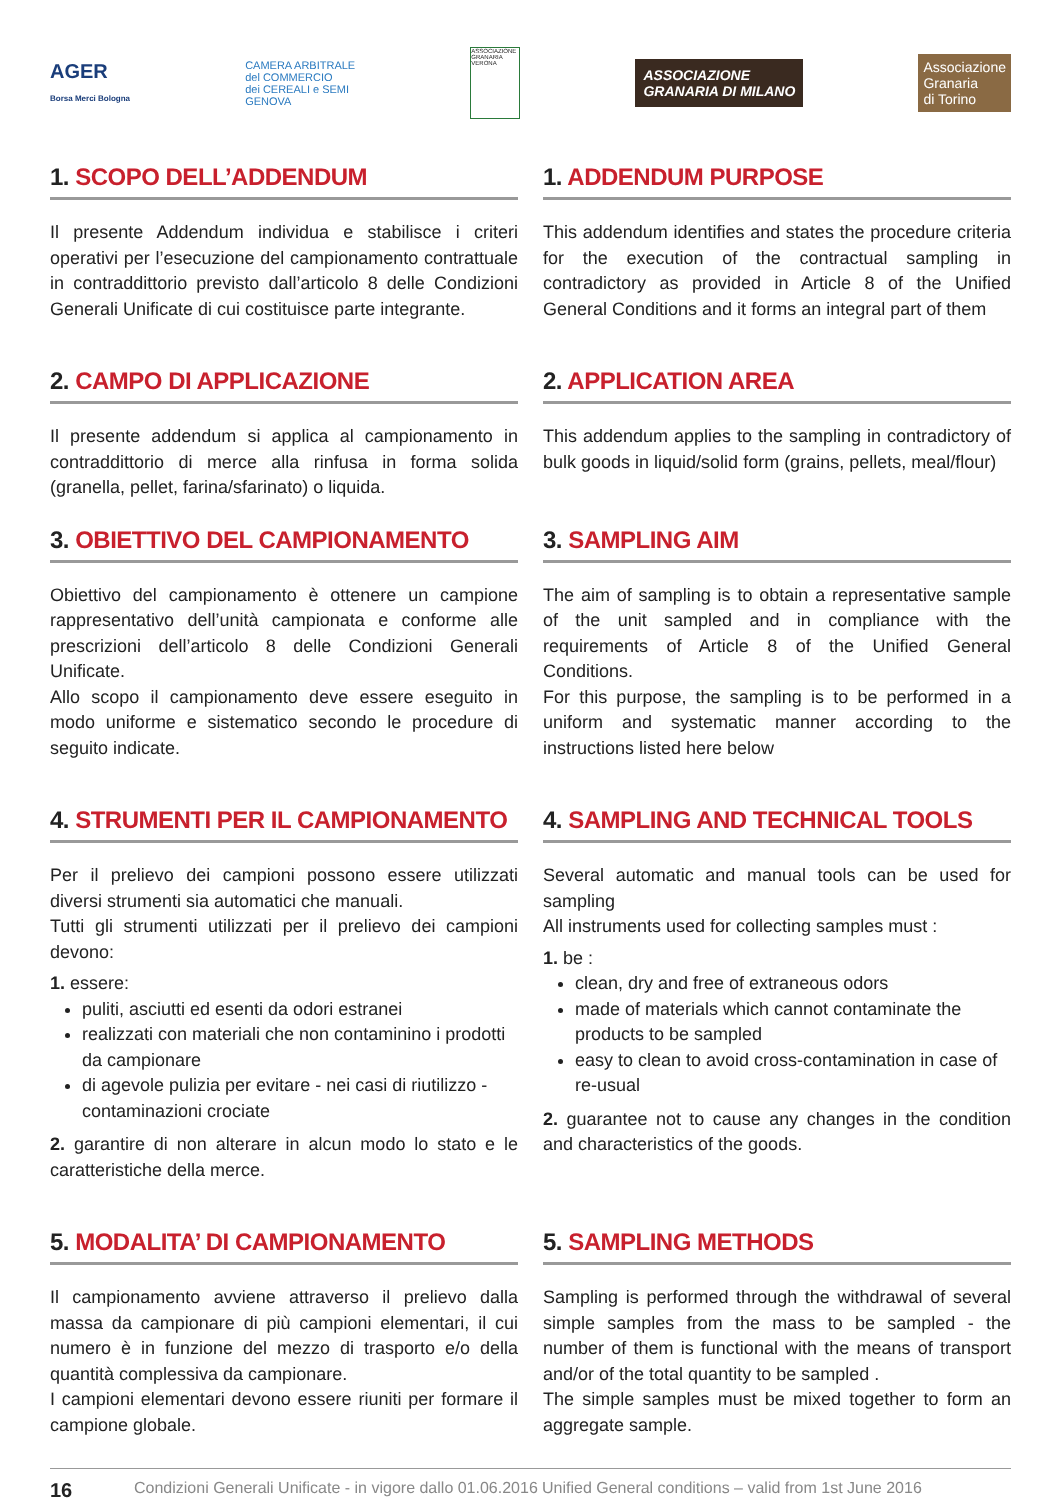AGER
Borsa Merci Bologna
CAMERA ARBITRALE
del COMMERCIO
dei CEREALI e SEMI
GENOVA
ASSOCIAZIONE GRANARIA VERONA
ASSOCIAZIONE
GRANARIA DI MILANO
Associazione
Granaria
di Torino
1. SCOPO DELL’ADDENDUM
Il presente Addendum individua e stabilisce i criteri operativi per l’esecuzione del campionamento contrattuale in contraddittorio previsto dall’articolo 8 delle Condizioni Generali Unificate di cui costituisce parte integrante.
1. ADDENDUM PURPOSE
This addendum identifies and states the procedure criteria for the execution of the contractual sampling in contradictory as provided in Article 8 of the Unified General Conditions and it forms an integral part of them
2. CAMPO DI APPLICAZIONE
Il presente addendum si applica al campionamento in contraddittorio di merce alla rinfusa in forma solida (granella, pellet, farina/sfarinato) o liquida.
2. APPLICATION AREA
This addendum applies to the sampling in contradictory of bulk goods in liquid/solid form (grains, pellets, meal/flour)
3. OBIETTIVO DEL CAMPIONAMENTO
Obiettivo del campionamento è ottenere un campione rappresentativo dell’unità campionata e conforme alle prescrizioni dell’articolo 8 delle Condizioni Generali Unificate.
Allo scopo il campionamento deve essere eseguito in modo uniforme e sistematico secondo le procedure di seguito indicate.
3. SAMPLING AIM
The aim of sampling is to obtain a representative sample of the unit sampled and in compliance with the requirements of Article 8 of the Unified General Conditions.
For this purpose, the sampling is to be performed in a uniform and systematic manner according to the instructions listed here below
4. STRUMENTI PER IL CAMPIONAMENTO
Per il prelievo dei campioni possono essere utilizzati diversi strumenti sia automatici che manuali.
Tutti gli strumenti utilizzati per il prelievo dei campioni devono:
1. essere:
puliti, asciutti ed esenti da odori estranei
realizzati con materiali che non contaminino i prodotti da campionare
di agevole pulizia per evitare - nei casi di riutilizzo - contaminazioni crociate
2. garantire di non alterare in alcun modo lo stato e le caratteristiche della merce.
4. SAMPLING AND TECHNICAL TOOLS
Several automatic and manual tools can be used for sampling
All instruments used for collecting samples must :
1. be :
clean, dry and free of extraneous odors
made of materials which cannot contaminate the products to be sampled
easy to clean to avoid cross-contamination in case of re-usual
2. guarantee not to cause any changes in the condition and characteristics of the goods.
5. MODALITA’ DI CAMPIONAMENTO
Il campionamento avviene attraverso il prelievo dalla massa da campionare di più campioni elementari, il cui numero è in funzione del mezzo di trasporto e/o della quantità complessiva da campionare.
I campioni elementari devono essere riuniti per formare il campione globale.
5. SAMPLING METHODS
Sampling is performed through the withdrawal of several simple samples from the mass to be sampled - the number of them is functional with the means of transport and/or of the total quantity to be sampled .
The simple samples must be mixed together to form an aggregate sample.
16 Condizioni Generali Unificate - in vigore dallo 01.06.2016 Unified General conditions – valid from 1st June 2016